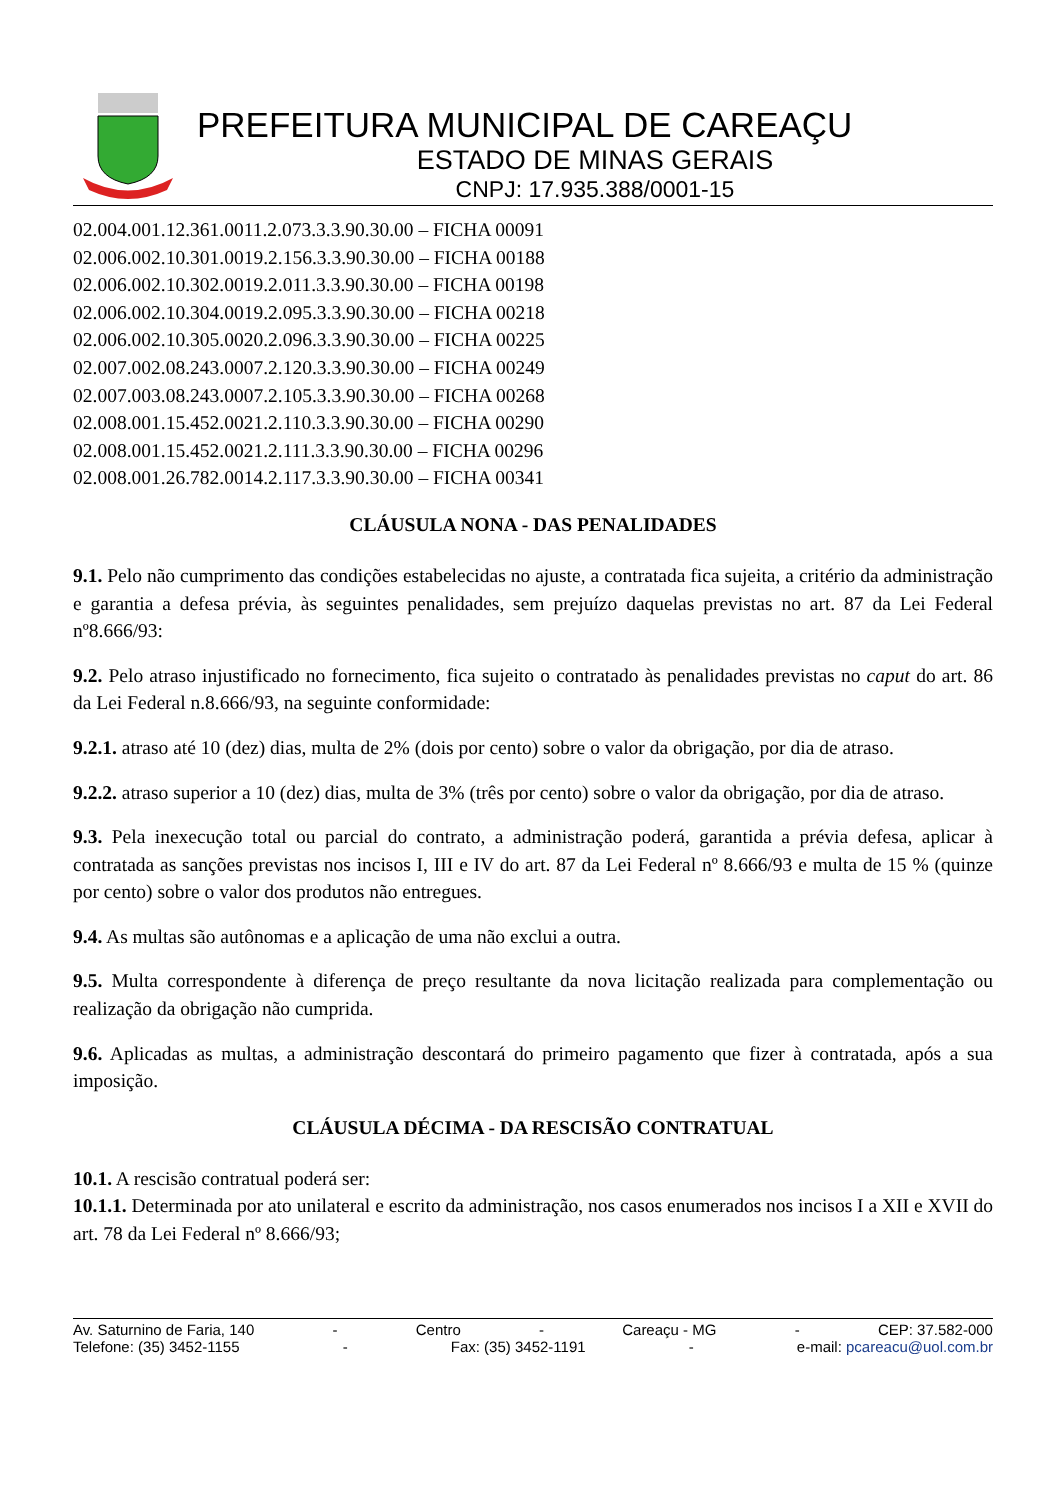PREFEITURA MUNICIPAL DE CAREAÇU
ESTADO DE MINAS GERAIS
CNPJ: 17.935.388/0001-15
02.004.001.12.361.0011.2.073.3.3.90.30.00 – FICHA 00091
02.006.002.10.301.0019.2.156.3.3.90.30.00 – FICHA 00188
02.006.002.10.302.0019.2.011.3.3.90.30.00 – FICHA 00198
02.006.002.10.304.0019.2.095.3.3.90.30.00 – FICHA 00218
02.006.002.10.305.0020.2.096.3.3.90.30.00 – FICHA 00225
02.007.002.08.243.0007.2.120.3.3.90.30.00 – FICHA 00249
02.007.003.08.243.0007.2.105.3.3.90.30.00 – FICHA 00268
02.008.001.15.452.0021.2.110.3.3.90.30.00 – FICHA 00290
02.008.001.15.452.0021.2.111.3.3.90.30.00 – FICHA 00296
02.008.001.26.782.0014.2.117.3.3.90.30.00 – FICHA 00341
CLÁUSULA NONA - DAS PENALIDADES
9.1. Pelo não cumprimento das condições estabelecidas no ajuste, a contratada fica sujeita, a critério da administração e garantia a defesa prévia, às seguintes penalidades, sem prejuízo daquelas previstas no art. 87 da Lei Federal nº8.666/93:
9.2. Pelo atraso injustificado no fornecimento, fica sujeito o contratado às penalidades previstas no caput do art. 86 da Lei Federal n.8.666/93, na seguinte conformidade:
9.2.1. atraso até 10 (dez) dias, multa de 2% (dois por cento) sobre o valor da obrigação, por dia de atraso.
9.2.2. atraso superior a 10 (dez) dias, multa de 3% (três por cento) sobre o valor da obrigação, por dia de atraso.
9.3. Pela inexecução total ou parcial do contrato, a administração poderá, garantida a prévia defesa, aplicar à contratada as sanções previstas nos incisos I, III e IV do art. 87 da Lei Federal nº 8.666/93 e multa de 15 % (quinze por cento) sobre o valor dos produtos não entregues.
9.4. As multas são autônomas e a aplicação de uma não exclui a outra.
9.5. Multa correspondente à diferença de preço resultante da nova licitação realizada para complementação ou realização da obrigação não cumprida.
9.6. Aplicadas as multas, a administração descontará do primeiro pagamento que fizer à contratada, após a sua imposição.
CLÁUSULA DÉCIMA - DA RESCISÃO CONTRATUAL
10.1. A rescisão contratual poderá ser:
10.1.1. Determinada por ato unilateral e escrito da administração, nos casos enumerados nos incisos I a XII e XVII do art. 78 da Lei Federal nº 8.666/93;
Av. Saturnino de Faria, 140 - Centro - Careaçu - MG - CEP: 37.582-000
Telefone: (35) 3452-1155 - Fax: (35) 3452-1191 - e-mail: pcareacu@uol.com.br